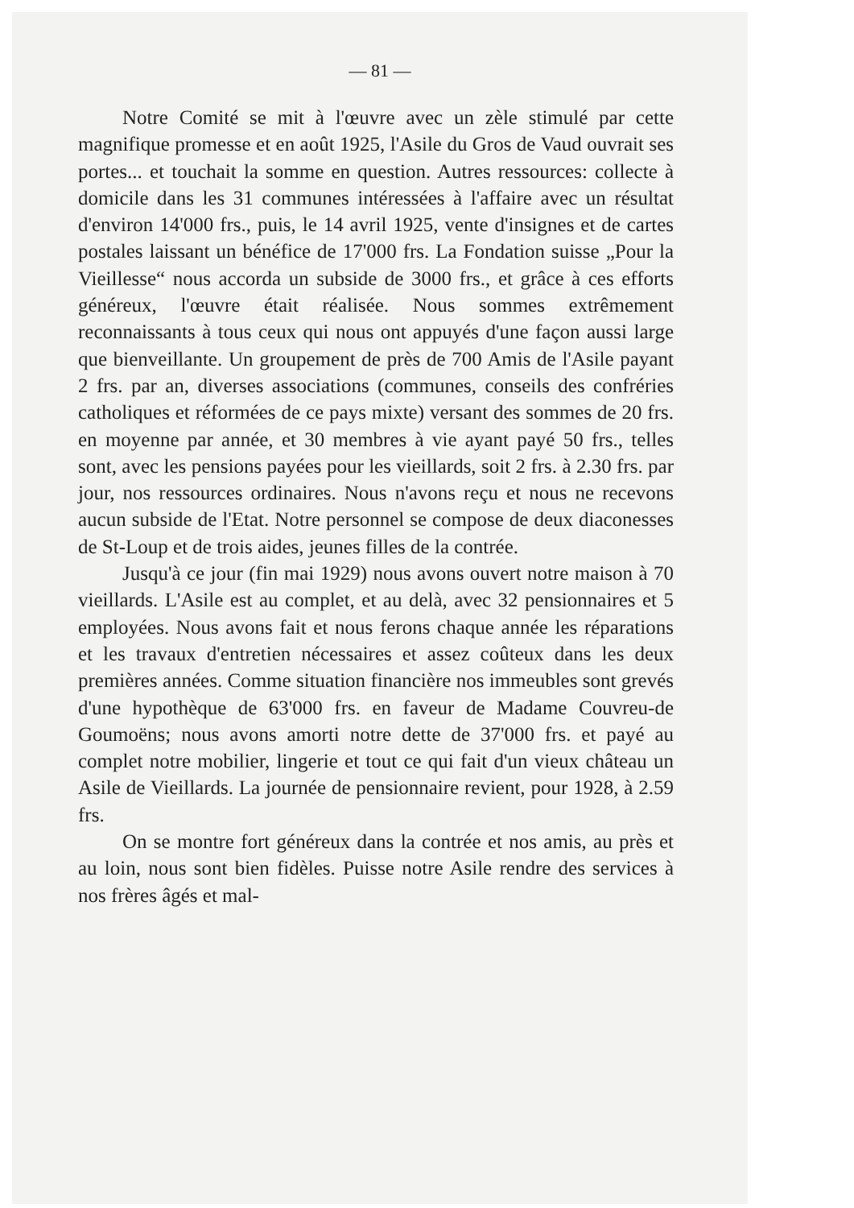— 81 —
Notre Comité se mit à l'œuvre avec un zèle stimulé par cette magnifique promesse et en août 1925, l'Asile du Gros de Vaud ouvrait ses portes... et touchait la somme en question. Autres ressources: collecte à domicile dans les 31 communes intéressées à l'affaire avec un résultat d'environ 14'000 frs., puis, le 14 avril 1925, vente d'insignes et de cartes postales laissant un bénéfice de 17'000 frs. La Fondation suisse „Pour la Vieillesse“ nous accorda un subside de 3000 frs., et grâce à ces efforts généreux, l'œuvre était réalisée. Nous sommes extrêmement reconnaissants à tous ceux qui nous ont appuyés d'une façon aussi large que bienveillante. Un groupement de près de 700 Amis de l'Asile payant 2 frs. par an, diverses associations (communes, conseils des confréries catholiques et réformées de ce pays mixte) versant des sommes de 20 frs. en moyenne par année, et 30 membres à vie ayant payé 50 frs., telles sont, avec les pensions payées pour les vieillards, soit 2 frs. à 2.30 frs. par jour, nos ressources ordinaires. Nous n'avons reçu et nous ne recevons aucun subside de l'Etat. Notre personnel se compose de deux diaconesses de St-Loup et de trois aides, jeunes filles de la contrée.
Jusqu'à ce jour (fin mai 1929) nous avons ouvert notre maison à 70 vieillards. L'Asile est au complet, et au delà, avec 32 pensionnaires et 5 employées. Nous avons fait et nous ferons chaque année les réparations et les travaux d'entretien nécessaires et assez coûteux dans les deux premières années. Comme situation financière nos immeubles sont grevés d'une hypothèque de 63'000 frs. en faveur de Madame Couvreu-de Goumoëns; nous avons amorti notre dette de 37'000 frs. et payé au complet notre mobilier, lingerie et tout ce qui fait d'un vieux château un Asile de Vieillards. La journée de pensionnaire revient, pour 1928, à 2.59 frs.
On se montre fort généreux dans la contrée et nos amis, au près et au loin, nous sont bien fidèles. Puisse notre Asile rendre des services à nos frères âgés et mal-